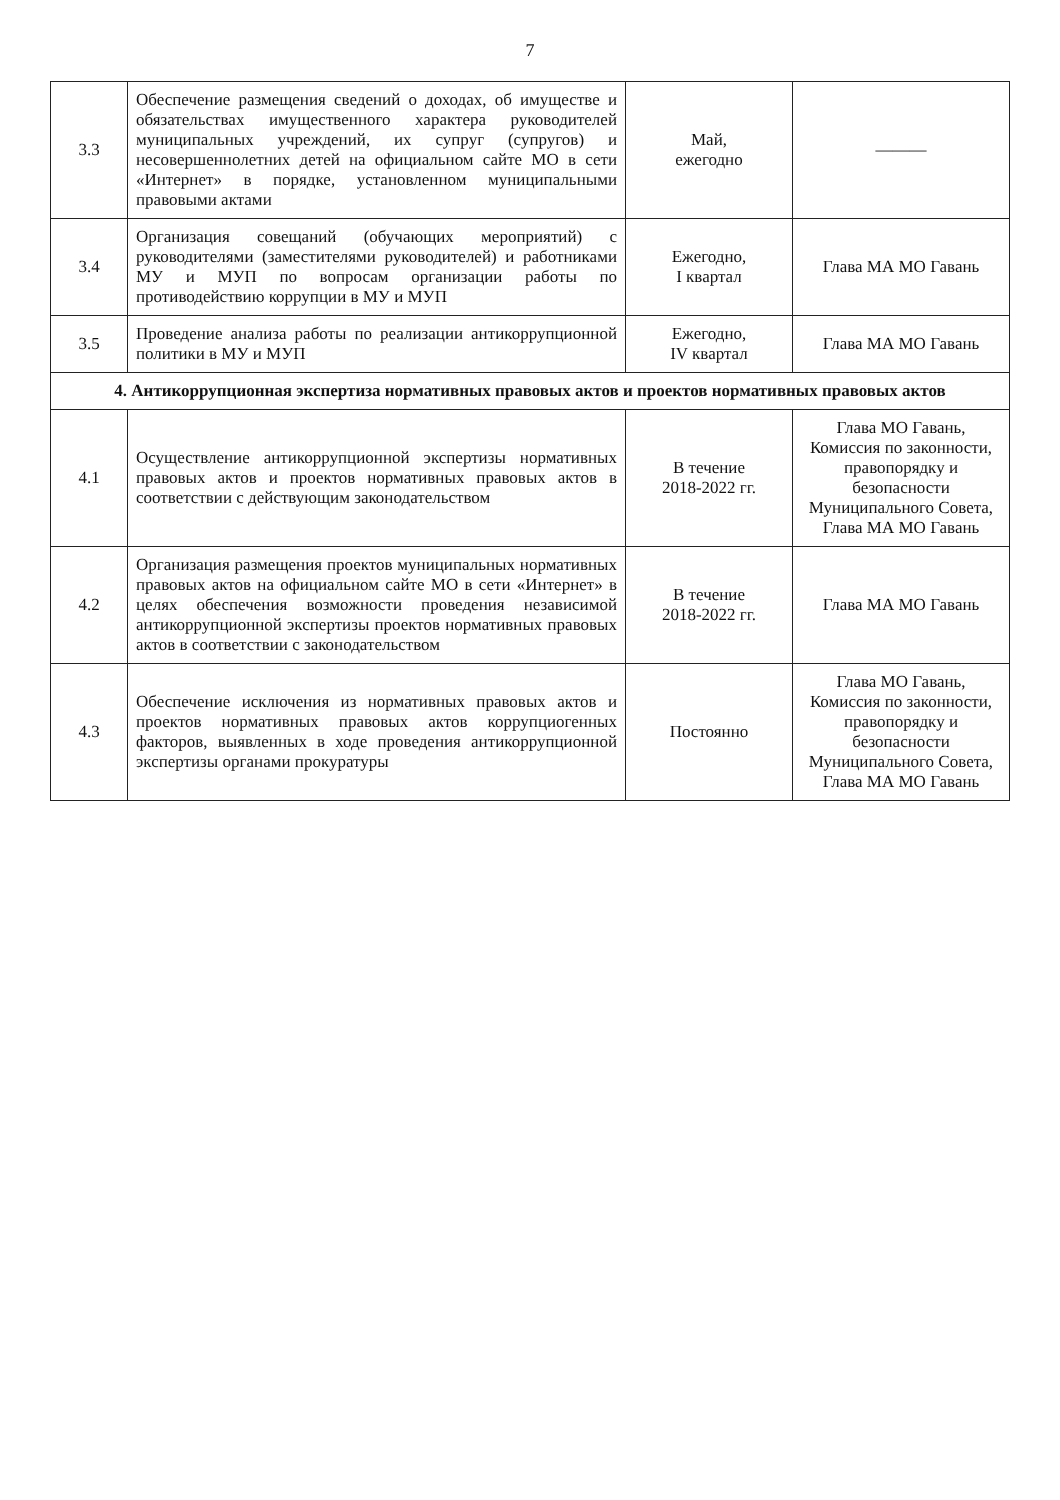7
| 3.3 | Обеспечение размещения сведений о доходах, об имуществе и обязательствах имущественного характера руководителей муниципальных учреждений, их супруг (супругов) и несовершеннолетних детей на официальном сайте МО в сети «Интернет» в порядке, установленном муниципальными правовыми актами | Май, ежегодно | ——— |
| 3.4 | Организация совещаний (обучающих мероприятий) с руководителями (заместителями руководителей) и работниками МУ и МУП по вопросам организации работы по противодействию коррупции в МУ и МУП | Ежегодно, I квартал | Глава МА МО Гавань |
| 3.5 | Проведение анализа работы по реализации антикоррупционной политики в МУ и МУП | Ежегодно, IV квартал | Глава МА МО Гавань |
| 4. Антикоррупционная экспертиза нормативных правовых актов и проектов нормативных правовых актов | | | |
| 4.1 | Осуществление антикоррупционной экспертизы нормативных правовых актов и проектов нормативных правовых актов в соответствии с действующим законодательством | В течение 2018-2022 гг. | Глава МО Гавань, Комиссия по законности, правопорядку и безопасности Муниципального Совета, Глава МА МО Гавань |
| 4.2 | Организация размещения проектов муниципальных нормативных правовых актов на официальном сайте МО в сети «Интернет» в целях обеспечения возможности проведения независимой антикоррупционной экспертизы проектов нормативных правовых актов в соответствии с законодательством | В течение 2018-2022 гг. | Глава МА МО Гавань |
| 4.3 | Обеспечение исключения из нормативных правовых актов и проектов нормативных правовых актов коррупциогенных факторов, выявленных в ходе проведения антикоррупционной экспертизы органами прокуратуры | Постоянно | Глава МО Гавань, Комиссия по законности, правопорядку и безопасности Муниципального Совета, Глава МА МО Гавань |